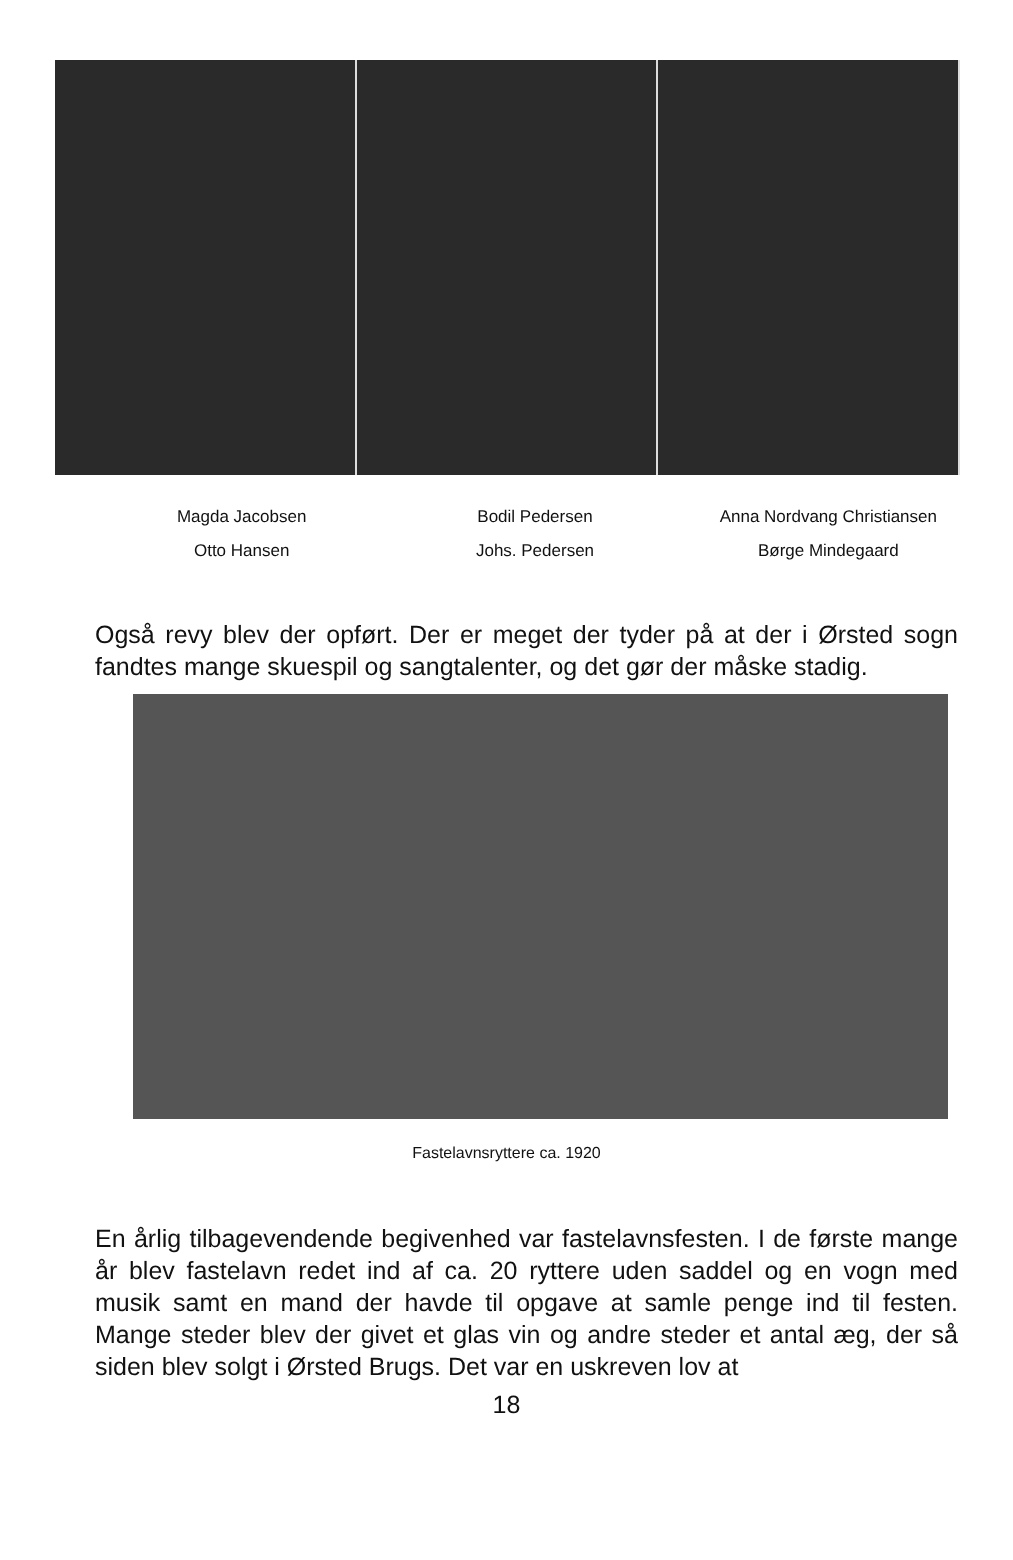Magda Jacobsen
Otto Hansen
Bodil Pedersen
Johs. Pedersen
Anna Nordvang Christiansen
Børge Mindegaard
Også revy blev der opført. Der er meget der tyder på at der i Ørsted sogn fandtes mange skuespil og sangtalenter, og det gør der måske stadig.
Fastelavnsryttere ca. 1920
En årlig tilbagevendende begivenhed var fastelavnsfesten. I de første mange år blev fastelavn redet ind af ca. 20 ryttere uden saddel og en vogn med musik samt en mand der havde til opgave at samle penge ind til festen. Mange steder blev der givet et glas vin og andre steder et antal æg, der så siden blev solgt i Ørsted Brugs. Det var en uskreven lov at
18